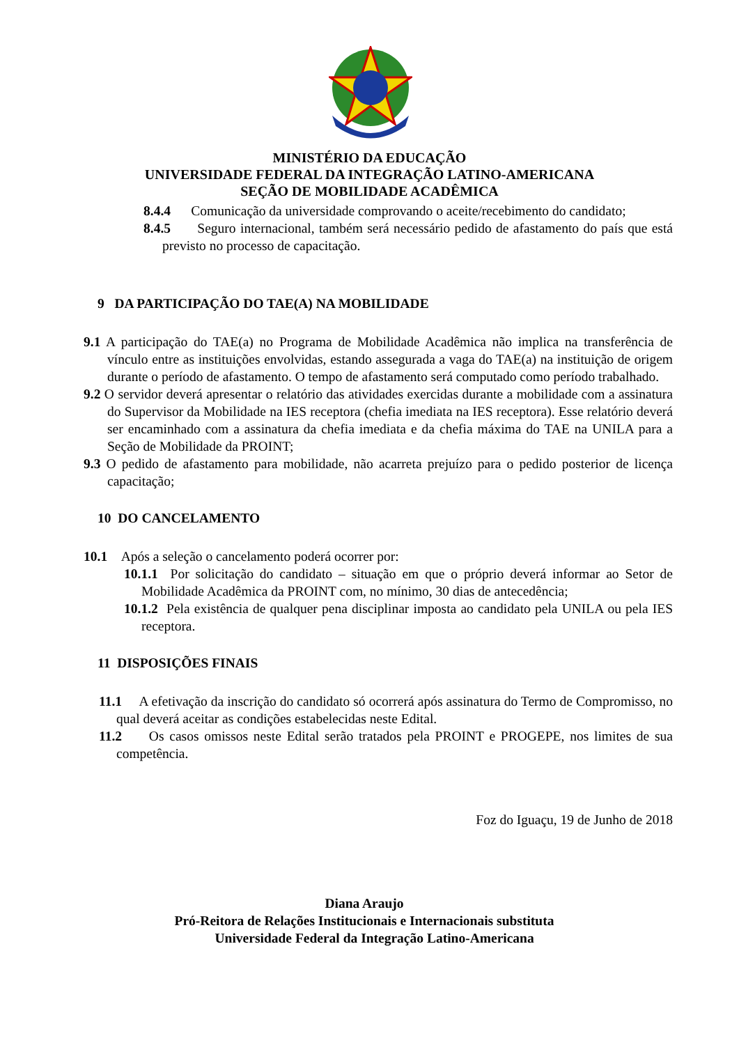MINISTÉRIO DA EDUCAÇÃO
UNIVERSIDADE FEDERAL DA INTEGRAÇÃO LATINO-AMERICANA
SEÇÃO DE MOBILIDADE ACADÊMICA
8.4.4 Comunicação da universidade comprovando o aceite/recebimento do candidato;
8.4.5 Seguro internacional, também será necessário pedido de afastamento do país que está previsto no processo de capacitação.
9 DA PARTICIPAÇÃO DO TAE(A) NA MOBILIDADE
9.1 A participação do TAE(a) no Programa de Mobilidade Acadêmica não implica na transferência de vínculo entre as instituições envolvidas, estando assegurada a vaga do TAE(a) na instituição de origem durante o período de afastamento. O tempo de afastamento será computado como período trabalhado.
9.2 O servidor deverá apresentar o relatório das atividades exercidas durante a mobilidade com a assinatura do Supervisor da Mobilidade na IES receptora (chefia imediata na IES receptora). Esse relatório deverá ser encaminhado com a assinatura da chefia imediata e da chefia máxima do TAE na UNILA para a Seção de Mobilidade da PROINT;
9.3 O pedido de afastamento para mobilidade, não acarreta prejuízo para o pedido posterior de licença capacitação;
10 DO CANCELAMENTO
10.1 Após a seleção o cancelamento poderá ocorrer por:
10.1.1 Por solicitação do candidato – situação em que o próprio deverá informar ao Setor de Mobilidade Acadêmica da PROINT com, no mínimo, 30 dias de antecedência;
10.1.2 Pela existência de qualquer pena disciplinar imposta ao candidato pela UNILA ou pela IES receptora.
11 DISPOSIÇÕES FINAIS
11.1 A efetivação da inscrição do candidato só ocorrerá após assinatura do Termo de Compromisso, no qual deverá aceitar as condições estabelecidas neste Edital.
11.2 Os casos omissos neste Edital serão tratados pela PROINT e PROGEPE, nos limites de sua competência.
Foz do Iguaçu, 19 de Junho de 2018
Diana Araujo
Pró-Reitora de Relações Institucionais e Internacionais substituta
Universidade Federal da Integração Latino-Americana